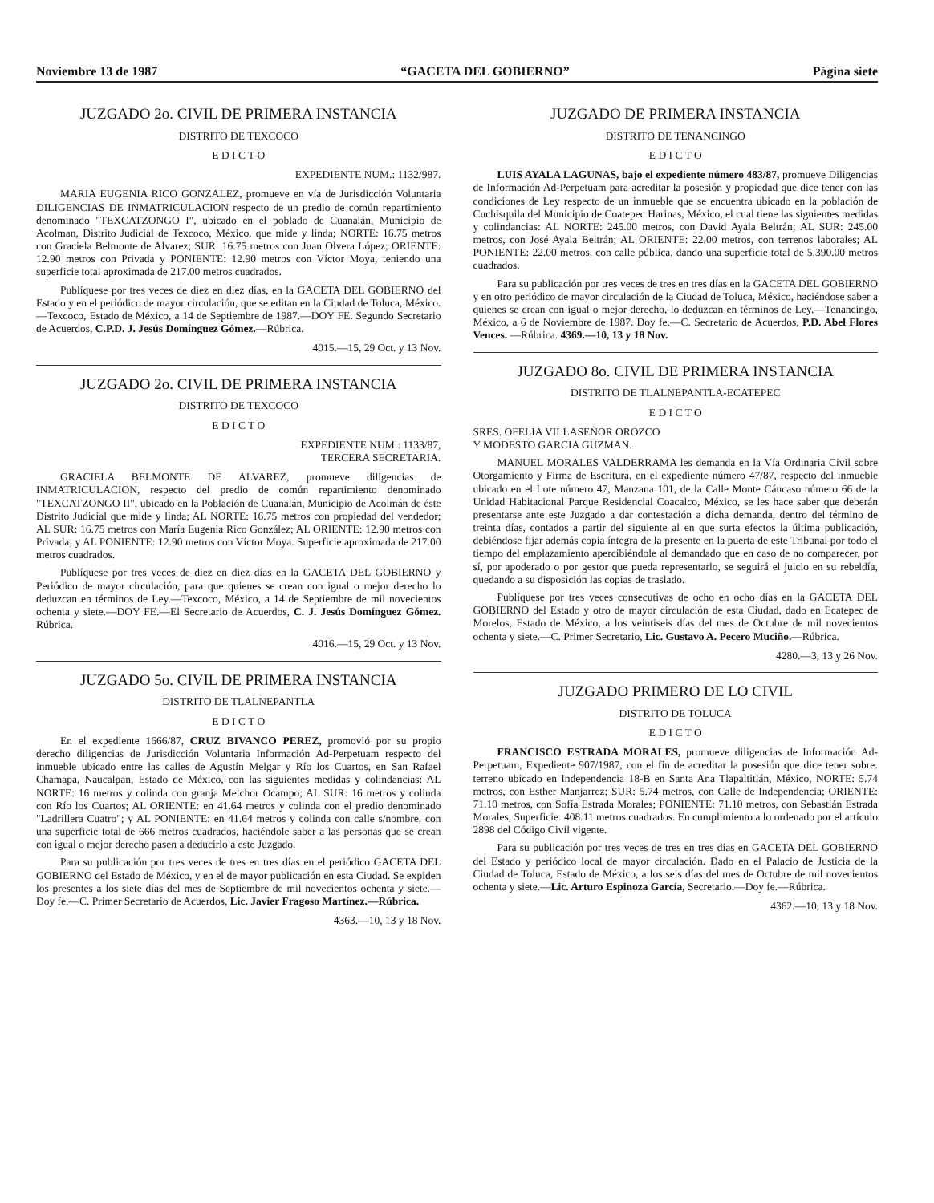Noviembre 13 de 1987 “GACETA DEL GOBIERNO” Página siete
JUZGADO 2o. CIVIL DE PRIMERA INSTANCIA
DISTRITO DE TEXCOCO
E D I C T O
EXPEDIENTE NUM.: 1132/987.
MARIA EUGENIA RICO GONZALEZ, promueve en vía de Jurisdicción Voluntaria DILIGENCIAS DE INMATRICULACION respecto de un predio de común repartimiento denominado "TEXCATZONGO I", ubicado en el poblado de Cuanalán, Municipio de Acolman, Distrito Judicial de Texcoco, México, que mide y linda; NORTE: 16.75 metros con Graciela Belmonte de Alvarez; SUR: 16.75 metros con Juan Olvera López; ORIENTE: 12.90 metros con Privada y PONIENTE: 12.90 metros con Víctor Moya, teniendo una superficie total aproximada de 217.00 metros cuadrados.
Publíquese por tres veces de diez en diez días, en la GACETA DEL GOBIERNO del Estado y en el periódico de mayor circulación, que se editan en la Ciudad de Toluca, México.—Texcoco, Estado de México, a 14 de Septiembre de 1987.—DOY FE. Segundo Secretario de Acuerdos, C.P.D. J. Jesús Domínguez Gómez.—Rúbrica.
4015.—15, 29 Oct. y 13 Nov.
JUZGADO 2o. CIVIL DE PRIMERA INSTANCIA
DISTRITO DE TEXCOCO
E D I C T O
EXPEDIENTE NUM.: 1133/87,
TERCERA SECRETARIA.
GRACIELA BELMONTE DE ALVAREZ, promueve diligencias de INMATRICULACION, respecto del predio de común repartimiento denominado "TEXCATZONGO II", ubicado en la Población de Cuanalán, Municipio de Acolmán de éste Distrito Judicial que mide y linda; AL NORTE: 16.75 metros con propiedad del vendedor; AL SUR: 16.75 metros con María Eugenia Rico González; AL ORIENTE: 12.90 metros con Privada; y AL PONIENTE: 12.90 metros con Víctor Moya. Superficie aproximada de 217.00 metros cuadrados.
Publíquese por tres veces de diez en diez días en la GACETA DEL GOBIERNO y Periódico de mayor circulación, para que quienes se crean con igual o mejor derecho lo deduzcan en términos de Ley.—Texcoco, México, a 14 de Septiembre de mil novecientos ochenta y siete.—DOY FE.—El Secretario de Acuerdos, C. J. Jesús Domínguez Gómez. Rúbrica.
4016.—15, 29 Oct. y 13 Nov.
JUZGADO 5o. CIVIL DE PRIMERA INSTANCIA
DISTRITO DE TLALNEPANTLA
E D I C T O
En el expediente 1666/87, CRUZ BIVANCO PEREZ, promovió por su propio derecho diligencias de Jurisdicción Voluntaria Información Ad-Perpetuam respecto del inmueble ubicado entre las calles de Agustín Melgar y Río los Cuartos, en San Rafael Chamapa, Naucalpan, Estado de México, con las siguientes medidas y colindancias: AL NORTE: 16 metros y colinda con granja Melchor Ocampo; AL SUR: 16 metros y colinda con Río los Cuartos; AL ORIENTE: en 41.64 metros y colinda con el predio denominado "Ladrillera Cuatro"; y AL PONIENTE: en 41.64 metros y colinda con calle s/nombre, con una superficie total de 666 metros cuadrados, haciéndole saber a las personas que se crean con igual o mejor derecho pasen a deducirlo a este Juzgado.
Para su publicación por tres veces de tres en tres días en el periódico GACETA DEL GOBIERNO del Estado de México, y en el de mayor publicación en esta Ciudad. Se expiden los presentes a los siete días del mes de Septiembre de mil novecientos ochenta y siete.—Doy fe.—C. Primer Secretario de Acuerdos, Lic. Javier Fragoso Martínez.—Rúbrica.
4363.—10, 13 y 18 Nov.
JUZGADO DE PRIMERA INSTANCIA
DISTRITO DE TENANCINGO
E D I C T O
LUIS AYALA LAGUNAS, bajo el expediente número 483/87, promueve Diligencias de Información Ad-Perpetuam para acreditar la posesión y propiedad que dice tener con las condiciones de Ley respecto de un inmueble que se encuentra ubicado en la población de Cuchisquila del Municipio de Coatepec Harinas, México, el cual tiene las siguientes medidas y colindancias: AL NORTE: 245.00 metros, con David Ayala Beltrán; AL SUR: 245.00 metros, con José Ayala Beltrán; AL ORIENTE: 22.00 metros, con terrenos laborales; AL PONIENTE: 22.00 metros, con calle pública, dando una superficie total de 5,390.00 metros cuadrados.
Para su publicación por tres veces de tres en tres días en la GACETA DEL GOBIERNO y en otro periódico de mayor circulación de la Ciudad de Toluca, México, haciéndose saber a quienes se crean con igual o mejor derecho, lo deduzcan en términos de Ley.—Tenancingo, México, a 6 de Noviembre de 1987. Doy fe.—C. Secretario de Acuerdos, P.D. Abel Flores Vences. —Rúbrica. 4369.—10, 13 y 18 Nov.
JUZGADO 8o. CIVIL DE PRIMERA INSTANCIA
DISTRITO DE TLALNEPANTLA-ECATEPEC
E D I C T O
SRES. OFELIA VILLASEÑOR OROZCO
Y MODESTO GARCIA GUZMAN.
MANUEL MORALES VALDERRAMA les demanda en la Vía Ordinaria Civil sobre Otorgamiento y Firma de Escritura, en el expediente número 47/87, respecto del inmueble ubicado en el Lote número 47, Manzana 101, de la Calle Monte Cáucaso número 66 de la Unidad Habitacional Parque Residencial Coacalco, México, se les hace saber que deberán presentarse ante este Juzgado a dar contestación a dicha demanda, dentro del término de treinta días, contados a partir del siguiente al en que surta efectos la última publicación, debiéndose fijar además copia íntegra de la presente en la puerta de este Tribunal por todo el tiempo del emplazamiento apercibiéndole al demandado que en caso de no comparecer, por sí, por apoderado o por gestor que pueda representarlo, se seguirá el juicio en su rebeldía, quedando a su disposición las copias de traslado.
Publíquese por tres veces consecutivas de ocho en ocho días en la GACETA DEL GOBIERNO del Estado y otro de mayor circulación de esta Ciudad, dado en Ecatepec de Morelos, Estado de México, a los veintiseis días del mes de Octubre de mil novecientos ochenta y siete.—C. Primer Secretario, Lic. Gustavo A. Pecero Muciño.—Rúbrica.
4280.—3, 13 y 26 Nov.
JUZGADO PRIMERO DE LO CIVIL
DISTRITO DE TOLUCA
E D I C T O
FRANCISCO ESTRADA MORALES, promueve diligencias de Información Ad-Perpetuam, Expediente 907/1987, con el fin de acreditar la posesión que dice tener sobre: terreno ubicado en Independencia 18-B en Santa Ana Tlapaltitlán, México, NORTE: 5.74 metros, con Esther Manjarrez; SUR: 5.74 metros, con Calle de Independencia; ORIENTE: 71.10 metros, con Sofía Estrada Morales; PONIENTE: 71.10 metros, con Sebastián Estrada Morales, Superficie: 408.11 metros cuadrados. En cumplimiento a lo ordenado por el artículo 2898 del Código Civil vigente.
Para su publicación por tres veces de tres en tres días en GACETA DEL GOBIERNO del Estado y periódico local de mayor circulación. Dado en el Palacio de Justicia de la Ciudad de Toluca, Estado de México, a los seis días del mes de Octubre de mil novecientos ochenta y siete.—Lic. Arturo Espinoza García, Secretario.—Doy fe.—Rúbrica.
4362.—10, 13 y 18 Nov.